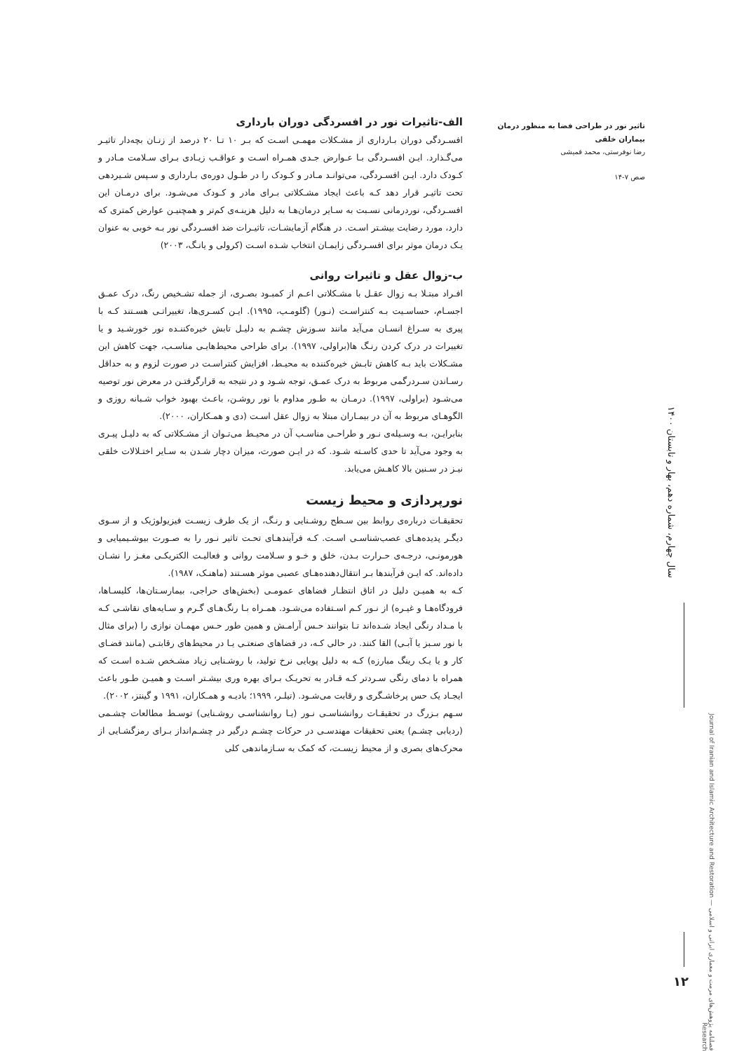تاثیر نور در طراحی فضا به منظور درمان بیماران خلقی
رضا نوفرستی، محمد قمیشی
صص ۷-۱۴
الف-تاثیرات نور در افسردگی دوران بارداری
افسـردگی دوران بـارداری از مشـکلات مهمـی اسـت که بـر ۱۰ تـا ۲۰ درصد از زنـان بچه‌دار تاثیـر می‌گـذارد. ایـن افسـردگی بـا عـوارض جـدی همـراه اسـت و عواقـب زیـادی بـرای سـلامت مـادر و کـودک دارد. ایـن افسـردگی، می‌توانـد مـادر و کـودک را در طـول دوره‌ی بـارداری و سـپس شـیردهی تحت تاثیـر قرار دهد کـه باعث ایجاد مشـکلاتی بـرای مادر و کـودک می‌شـود. برای درمـان این افسـردگی، نوردرمانی نسـبت به سـایر درمان‌هـا به دلیل هزینـه‌ی کم‌تر و همچنیـن عوارض کمتری که دارد، مورد رضایت بیشـتر اسـت. در هنگام آزمایشـات، تاثیـرات ضد افسـردگی نور بـه خوبی به عنوان یـک درمان موثر برای افسـردگی زایمـان انتخاب شـده اسـت (کرولی و یانـگ، ۲۰۰۳)
ب-زوال عقل و تاثیرات روانی
افـراد مبتـلا بـه زوال عقـل با مشـکلاتی اعـم از کمبـود بصـری، از جمله تشـخیص رنگ، درک عمـق اجسـام، حساسـیت بـه کنتراسـت (نـور) (گلومـب، ۱۹۹۵). ایـن کسـری‌ها، تغییراتـی هسـتند کـه با پیری به سـراغ انسـان می‌آید مانند سـوزش چشـم به دلیـل تابش خیره‌کننـده نور خورشـید و یا تغییرات در درک کردن رنـگ ها(براولی، ۱۹۹۷). برای طراحی محیط‌هایـی مناسـب، جهت کاهش این مشـکلات باید بـه کاهش تابـش خیره‌کننده به محیـط، افزایش کنتراسـت در صورت لزوم و به حداقل رسـاندن سـردرگمی مربوط به درک عمـق، توجه شـود و در نتیجه به قرارگرفتـن در معرض نور توصیه می‌شـود (براولی، ۱۹۹۷). درمـان به طـور مداوم با نور روشـن، باعـث بهبود خواب شـبانه روزی و الگوهـای مربوط به آن در بیمـاران مبتلا به زوال عقل اسـت (دی و همـکاران، ۲۰۰۰).
بنابرایـن، بـه وسـیله‌ی نـور و طراحـی مناسـب آن در محیـط می‌تـوان از مشـکلاتی که به دلیـل پیـری به وجود می‌آید تا حدی کاسـته شـود. که در ایـن صورت، میزان دچار شـدن به سـایر اختـلالات خلقی نیـز در سـنین بالا کاهـش می‌یابد.
نورپردازی و محیط زیست
تحقیقـات درباره‌ی روابط بین سـطح روشـنایی و رنـگ، از یک طرف زیسـت فیزیولوژیک و از سـوی دیگـر پدیده‌هـای عصب‌شناسـی اسـت. کـه فرآیندهـای تحـت تاثیر نـور را به صـورت بیوشـیمیایی و هورمونـی، درجـه‌ی حـرارت بـدن، خلق و خـو و سـلامت روانی و فعالیـت الکتریکـی مغـز را نشـان داده‌اند. که ایـن فرآیندها بـر انتقال‌دهنده‌هـای عصبی موثر هسـتند (ماهنـک، ۱۹۸۷).
کـه به همیـن دلیل در اتاق انتظـار فضاهای عمومـی (بخش‌های حراجی، بیمارسـتان‌ها، کلیسـاها، فرودگاه‌هـا و غیـره) از نـور کـم اسـتفاده می‌شـود. همـراه بـا رنگ‌هـای گـرم و سـایه‌های نقاشـی کـه با مـداد رنگی ایجاد شـده‌اند تـا بتوانند حـس آرامـش و همین طور حـس مهمـان نوازی را (برای مثال با نور سـبز یا آبـی) القا کنند. در حالی کـه، در فضاهای صنعتـی یـا در محیط‌های رقابتـی (مانند فضـای کار و یا یـک رینگ مبارزه) کـه به دلیل پویایی نرخ تولید، با روشـنایی زیاد مشـخص شـده اسـت که همراه با دمای رنگی سـردتر کـه قـادر به تحریـک بـرای بهره وری بیشـتر اسـت و همیـن طـور باعث ایجـاد یک حس پرخاشـگری و رقابت می‌شـود. (تیلـر، ۱۹۹۹؛ بادیـه و همـکاران، ۱۹۹۱ و گینتز، ۲۰۰۲).
سـهم بـزرگ در تحقیقـات روانشناسـی نـور (یـا روانشناسـی روشـنایی) توسـط مطالعات چشـمی (ردیابی چشـم) یعنی تحقیقات مهندسـی در حرکات چشـم درگیر در چشـم‌انداز بـرای رمزگشـایی از محرک‌های بصری و از محیط زیسـت، که کمک به سـازماندهی کلی
سال چهارم، شماره دهم، بهار و تابستان ۱۴۰۰
فصلنامه پژوهش‌های مرمت و معماری ایرانی و اسلامی — Journal of Iranian and Islamic Architecture and Restoration Research
۱۲